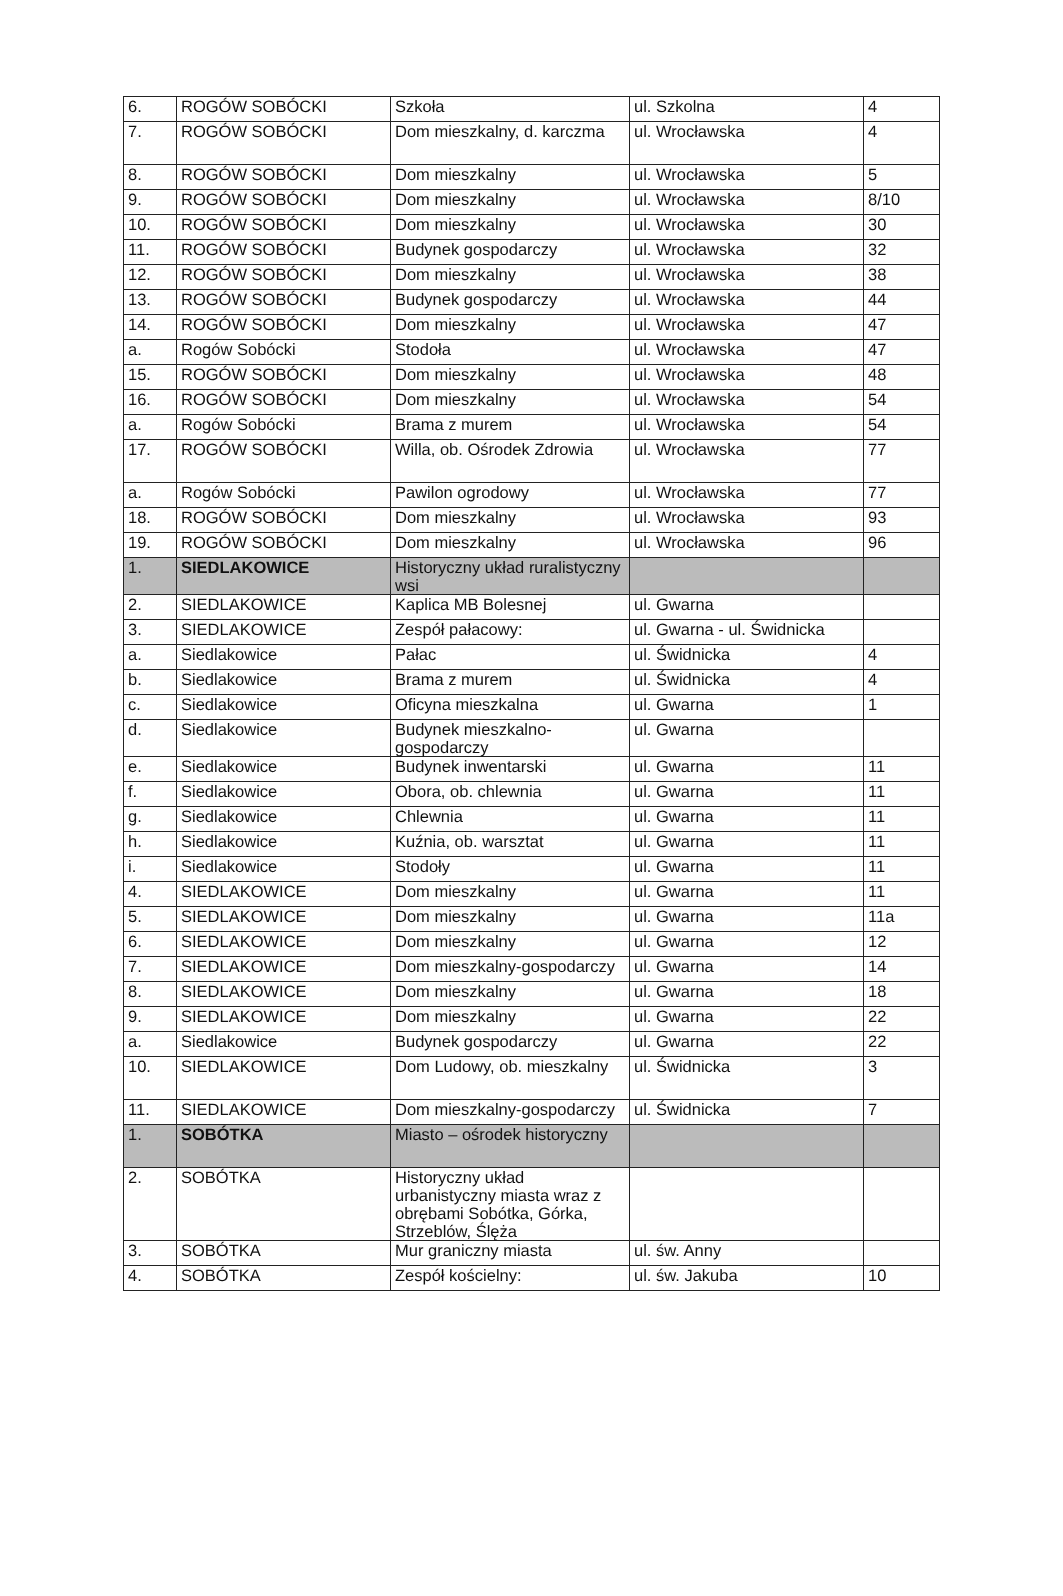| 6. | ROGÓW SOBÓCKI | Szkoła | ul. Szkolna | 4 |
| 7. | ROGÓW SOBÓCKI | Dom mieszkalny, d. karczma | ul. Wrocławska | 4 |
| 8. | ROGÓW SOBÓCKI | Dom mieszkalny | ul. Wrocławska | 5 |
| 9. | ROGÓW SOBÓCKI | Dom mieszkalny | ul. Wrocławska | 8/10 |
| 10. | ROGÓW SOBÓCKI | Dom mieszkalny | ul. Wrocławska | 30 |
| 11. | ROGÓW SOBÓCKI | Budynek gospodarczy | ul. Wrocławska | 32 |
| 12. | ROGÓW SOBÓCKI | Dom mieszkalny | ul. Wrocławska | 38 |
| 13. | ROGÓW SOBÓCKI | Budynek gospodarczy | ul. Wrocławska | 44 |
| 14. | ROGÓW SOBÓCKI | Dom mieszkalny | ul. Wrocławska | 47 |
| a. | Rogów Sobócki | Stodoła | ul. Wrocławska | 47 |
| 15. | ROGÓW SOBÓCKI | Dom mieszkalny | ul. Wrocławska | 48 |
| 16. | ROGÓW SOBÓCKI | Dom mieszkalny | ul. Wrocławska | 54 |
| a. | Rogów Sobócki | Brama z murem | ul. Wrocławska | 54 |
| 17. | ROGÓW SOBÓCKI | Willa, ob. Ośrodek Zdrowia | ul. Wrocławska | 77 |
| a. | Rogów Sobócki | Pawilon ogrodowy | ul. Wrocławska | 77 |
| 18. | ROGÓW SOBÓCKI | Dom mieszkalny | ul. Wrocławska | 93 |
| 19. | ROGÓW SOBÓCKI | Dom mieszkalny | ul. Wrocławska | 96 |
| 1. | SIEDLAKOWICE | Historyczny układ ruralistyczny wsi | | |
| 2. | SIEDLAKOWICE | Kaplica MB Bolesnej | ul. Gwarna | |
| 3. | SIEDLAKOWICE | Zespół pałacowy: | ul. Gwarna - ul. Świdnicka | |
| a. | Siedlakowice | Pałac | ul. Świdnicka | 4 |
| b. | Siedlakowice | Brama z murem | ul. Świdnicka | 4 |
| c. | Siedlakowice | Oficyna mieszkalna | ul. Gwarna | 1 |
| d. | Siedlakowice | Budynek mieszkalno-gospodarczy | ul. Gwarna | |
| e. | Siedlakowice | Budynek inwentarski | ul. Gwarna | 11 |
| f. | Siedlakowice | Obora, ob. chlewnia | ul. Gwarna | 11 |
| g. | Siedlakowice | Chlewnia | ul. Gwarna | 11 |
| h. | Siedlakowice | Kuźnia, ob. warsztat | ul. Gwarna | 11 |
| i. | Siedlakowice | Stodoły | ul. Gwarna | 11 |
| 4. | SIEDLAKOWICE | Dom mieszkalny | ul. Gwarna | 11 |
| 5. | SIEDLAKOWICE | Dom mieszkalny | ul. Gwarna | 11a |
| 6. | SIEDLAKOWICE | Dom mieszkalny | ul. Gwarna | 12 |
| 7. | SIEDLAKOWICE | Dom mieszkalny-gospodarczy | ul. Gwarna | 14 |
| 8. | SIEDLAKOWICE | Dom mieszkalny | ul. Gwarna | 18 |
| 9. | SIEDLAKOWICE | Dom mieszkalny | ul. Gwarna | 22 |
| a. | Siedlakowice | Budynek gospodarczy | ul. Gwarna | 22 |
| 10. | SIEDLAKOWICE | Dom Ludowy, ob. mieszkalny | ul. Świdnicka | 3 |
| 11. | SIEDLAKOWICE | Dom mieszkalny-gospodarczy | ul. Świdnicka | 7 |
| 1. | SOBÓTKA | Miasto – ośrodek historyczny | | |
| 2. | SOBÓTKA | Historyczny układ urbanistyczny miasta wraz z obrębami Sobótka, Górka, Strzeblów, Ślęża | | |
| 3. | SOBÓTKA | Mur graniczny miasta | ul. św. Anny | |
| 4. | SOBÓTKA | Zespół kościelny: | ul. św. Jakuba | 10 |